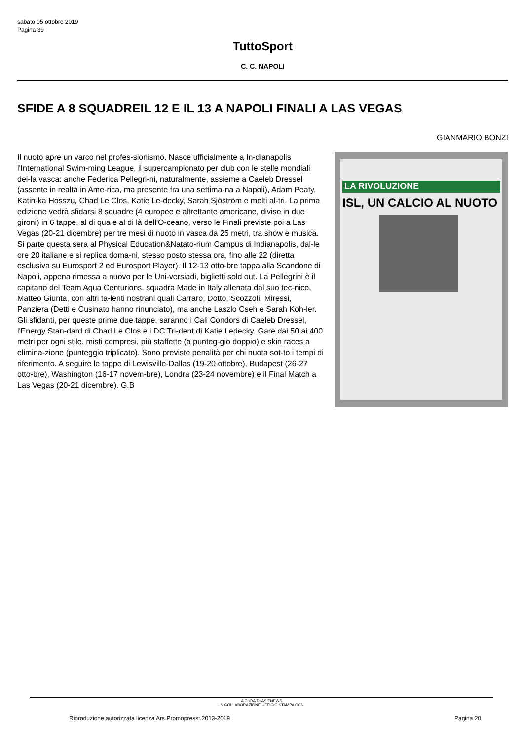sabato 05 ottobre 2019
Pagina 39
TuttoSport
C. C. NAPOLI
SFIDE A 8 SQUADREIL 12 E IL 13 A NAPOLI FINALI A LAS VEGAS
GIANMARIO BONZI
LA RIVOLUZIONE
ISL, UN CALCIO AL NUOTO
Il nuoto apre un varco nel profes-sionismo. Nasce ufficialmente a In-dianapolis l'International Swim-ming League, il supercampionato per club con le stelle mondiali del-la vasca: anche Federica Pellegri-ni, naturalmente, assieme a Caeleb Dressel (assente in realtà in Ame-rica, ma presente fra una settima-na a Napoli), Adam Peaty, Katin-ka Hosszu, Chad Le Clos, Katie Le-decky, Sarah Sjöström e molti al-tri. La prima edizione vedrà sfidarsi 8 squadre (4 europee e altrettante americane, divise in due gironi) in 6 tappe, al di qua e al di là dell'O-ceano, verso le Finali previste poi a Las Vegas (20-21 dicembre) per tre mesi di nuoto in vasca da 25 metri, tra show e musica. Si parte questa sera al Physical Education&Natato-rium Campus di Indianapolis, dal-le ore 20 italiane e si replica doma-ni, stesso posto stessa ora, fino alle 22 (diretta esclusiva su Eurosport 2 ed Eurosport Player). Il 12-13 otto-bre tappa alla Scandone di Napoli, appena rimessa a nuovo per le Uni-versiadi, biglietti sold out. La Pellegrini è il capitano del Team Aqua Centurions, squadra Made in Italy allenata dal suo tec-nico, Matteo Giunta, con altri ta-lenti nostrani quali Carraro, Dotto, Scozzoli, Miressi, Panziera (Detti e Cusinato hanno rinunciato), ma anche Laszlo Cseh e Sarah Koh-ler. Gli sfidanti, per queste prime due tappe, saranno i Cali Condors di Caeleb Dressel, l'Energy Stan-dard di Chad Le Clos e i DC Tri-dent di Katie Ledecky. Gare dai 50 ai 400 metri per ogni stile, misti compresi, più staffette (a punteg-gio doppio) e skin races a elimina-zione (punteggio triplicato). Sono previste penalità per chi nuota sot-to i tempi di riferimento. A seguire le tappe di Lewisville-Dallas (19-20 ottobre), Budapest (26-27 otto-bre), Washington (16-17 novem-bre), Londra (23-24 novembre) e il Final Match a Las Vegas (20-21 dicembre). G.B
A CURA DI ASITNEWS
IN COLLABORAZIONE UFFICIO STAMPA CCN
Riproduzione autorizzata licenza Ars Promopress: 2013-2019 Pagina 20